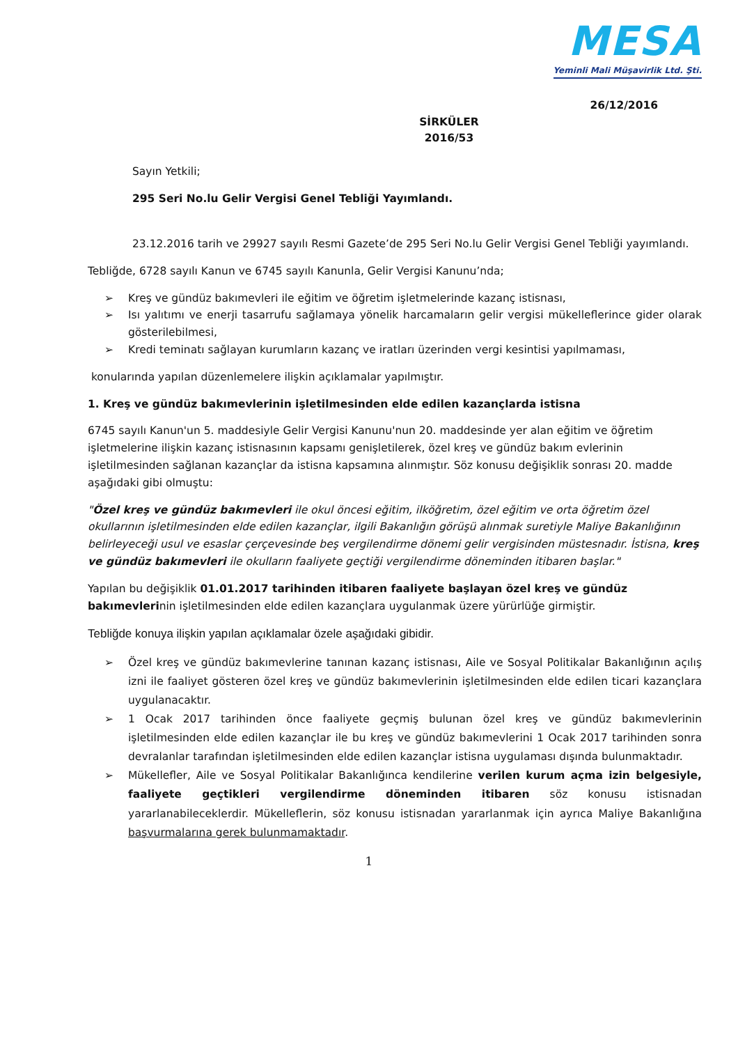MESA
Yeminli Mali Müşavirlik Ltd. Şti.
26/12/2016
SİRKÜLER
2016/53
Sayın Yetkili;
295 Seri No.lu Gelir Vergisi Genel Tebliği Yayımlandı.
23.12.2016 tarih ve 29927 sayılı Resmi Gazete’de 295 Seri No.lu Gelir Vergisi Genel Tebliği yayımlandı.
Tebliğde, 6728 sayılı Kanun ve 6745 sayılı Kanunla, Gelir Vergisi Kanunu’nda;
➢ Kreş ve gündüz bakımevleri ile eğitim ve öğretim işletmelerinde kazanç istisnası,
➢ Isı yalıtımı ve enerji tasarrufu sağlamaya yönelik harcamaların gelir vergisi mükelleflerince gider olarak gösterilebilmesi,
➢ Kredi teminatı sağlayan kurumların kazanç ve iratları üzerinden vergi kesintisi yapılmaması,
konularında yapılan düzenlemelere ilişkin açıklamalar yapılmıştır.
1. Kreş ve gündüz bakımevlerinin işletilmesinden elde edilen kazançlarda istisna
6745 sayılı Kanun'un 5. maddesiyle Gelir Vergisi Kanunu'nun 20. maddesinde yer alan eğitim ve öğretim işletmelerine ilişkin kazanç istisnasının kapsamı genişletilerek, özel kreş ve gündüz bakım evlerinin işletilmesinden sağlanan kazançlar da istisna kapsamına alınmıştır. Söz konusu değişiklik sonrası 20. madde aşağıdaki gibi olmuştu:
"Özel kreş ve gündüz bakımevleri ile okul öncesi eğitim, ilköğretim, özel eğitim ve orta öğretim özel okullarının işletilmesinden elde edilen kazançlar, ilgili Bakanlığın görüşü alınmak suretiyle Maliye Bakanlığının belirleyeceği usul ve esaslar çerçevesinde beş vergilendirme dönemi gelir vergisinden müstesnadır. İstisna, kreş ve gündüz bakımevleri ile okulların faaliyete geçtiği vergilendirme döneminden itibaren başlar."
Yapılan bu değişiklik 01.01.2017 tarihinden itibaren faaliyete başlayan özel kreş ve gündüz bakımevlerinin işletilmesinden elde edilen kazançlara uygulanmak üzere yürürlüğe girmiştir.
Tebliğde konuya ilişkin yapılan açıklamalar özele aşağıdaki gibidir.
➢ Özel kreş ve gündüz bakımevlerine tanınan kazanç istisnası, Aile ve Sosyal Politikalar Bakanlığının açılış izni ile faaliyet gösteren özel kreş ve gündüz bakımevlerinin işletilmesinden elde edilen ticari kazançlara uygulanacaktır.
➢ 1 Ocak 2017 tarihinden önce faaliyete geçmiş bulunan özel kreş ve gündüz bakımevlerinin işletilmesinden elde edilen kazançlar ile bu kreş ve gündüz bakımevlerini 1 Ocak 2017 tarihinden sonra devralanlar tarafından işletilmesinden elde edilen kazançlar istisna uygulaması dışında bulunmaktadır.
➢ Mükellefler, Aile ve Sosyal Politikalar Bakanlığınca kendilerine verilen kurum açma izin belgesiyle, faaliyete geçtikleri vergilendirme döneminden itibaren söz konusu istisnadan yararlanabileceklerdir. Mükelleflerin, söz konusu istisnadan yararlanmak için ayrıca Maliye Bakanlığına başvurmalarına gerek bulunmamaktadır.
1